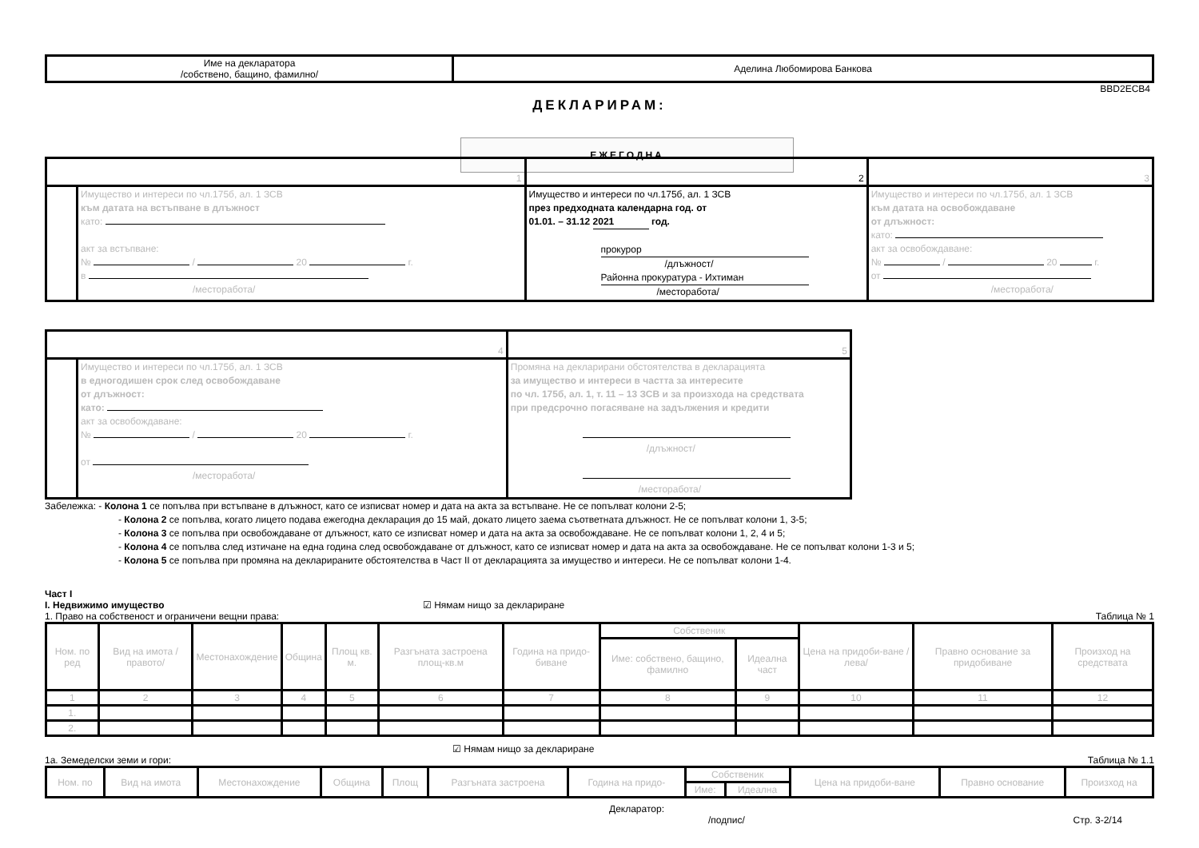| Име на декларатора /собствено, бащино, фамилно/ | Аделина Любомирова Банкова |
BBD2ECB4
ДЕКЛАРИРАМ:
ЕЖЕГОДНА
| 1 | | 2 | 3 |
| | Имущество и интереси по чл.175б, ал. 1 ЗСВ към датата на встъпване в длъжност като: акт за встъпване: № / 20 г. в /месторабота/ | Имущество и интереси по чл.175б, ал. 1 ЗСВ през предходната календарна год. от 01.01. – 31.12 2021 год. прокурор /длъжност/ Районна прокуратура - Ихтиман /месторабота/ | Имущество и интереси по чл.175б, ал. 1 ЗСВ към датата на освобождаване от длъжност: като: акт за освобождаване: № / 20 г. от /месторабота/ |
| 4 | | 5 |
| | Имущество и интереси по чл.175б, ал. 1 ЗСВ в едногодишен срок след освобождаване от длъжност: като: акт за освобождаване: № / 20 г. от /месторабота/ | Промяна на декларирани обстоятелства в декларацията за имущество и интереси в частта за интересите по чл. 175б, ал. 1, т. 11 – 13 ЗСВ и за произхода на средствата при предсрочно погасяване на задължения и кредити /длъжност/ /месторабота/ |
Забележка: - Колона 1 се попълва при встъпване в длъжност, като се изписват номер и дата на акта за встъпване. Не се попълват колони 2-5;
- Колона 2 се попълва, когато лицето подава ежегодна декларация до 15 май, докато лицето заема съответната длъжност. Не се попълват колони 1, 3-5;
- Колона 3 се попълва при освобождаване от длъжност, като се изписват номер и дата на акта за освобождаване. Не се попълват колони 1, 2, 4 и 5;
- Колона 4 се попълва след изтичане на една година след освобождаване от длъжност, като се изписват номер и дата на акта за освобождаване. Не се попълват колони 1-3 и 5;
- Колона 5 се попълва при промяна на декларираните обстоятелства в Част II от декларацията за имущество и интереси. Не се попълват колони 1-4.
Част I
I. Недвижимо имущество ☑ Нямам нищо за деклариране
1. Право на собственост и ограничени вещни права: Таблица № 1
| Ном. по ред | Вид на имота /правото/ | Местонахождение | Община | Площ кв. м. | Разгъната застроена площ-кв.м | Година на придо-биване | Собственик | | Цена на придоби-ване /лева/ | Правно основание за придобиване | Произход на средствата |
| --- | --- | --- | --- | --- | --- | --- | --- | --- | --- | --- | --- |
| | | | | | | | Име: собствено, бащино, фамилно | Идеална част | | | |
| 1 | 2 | 3 | 4 | 5 | 6 | 7 | 8 | 9 | 10 | 11 | 12 |
| 1. | | | | | | | | | | | |
| 2. | | | | | | | | | | | |
☑ Нямам нищо за деклариране
1а. Земеделски земи и гори: Таблица № 1.1
| Ном. по | Вид на имота | Местонахождение | Община | Площ | Разгъната застроена | Година на придо- | Собственик | | Цена на придоби-ване | Правно основание | Произход на |
| --- | --- | --- | --- | --- | --- | --- | --- | --- | --- | --- | --- |
| | | | | | | | Име: | Идеална | | | |
Декларатор:
/подпис/ Стр. 3-2/14